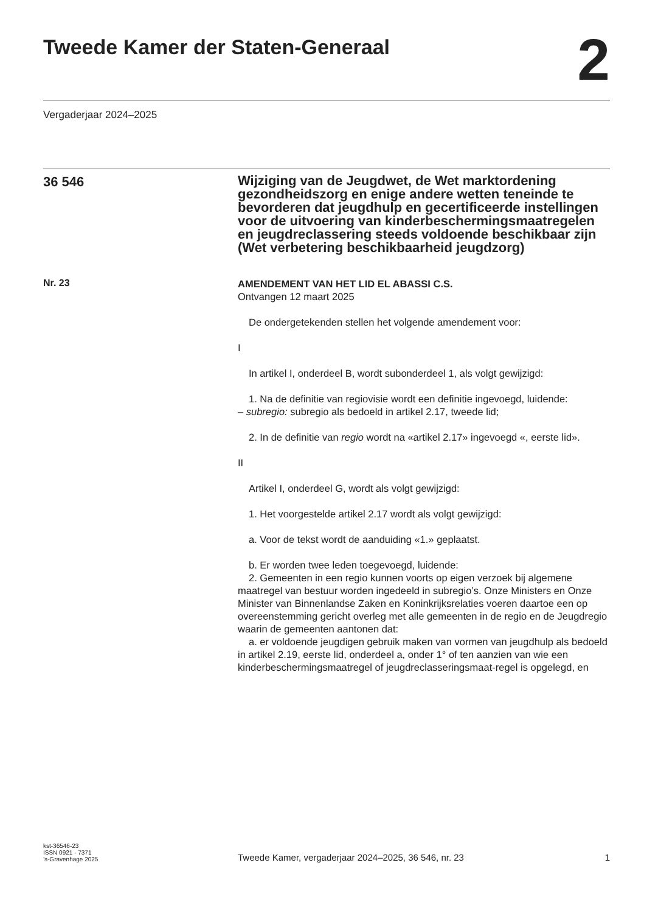Tweede Kamer der Staten-Generaal
2
Vergaderjaar 2024–2025
36 546
Wijziging van de Jeugdwet, de Wet marktordening gezondheidszorg en enige andere wetten teneinde te bevorderen dat jeugdhulp en gecertificeerde instellingen voor de uitvoering van kinderbeschermingsmaatregelen en jeugdreclassering steeds voldoende beschikbaar zijn (Wet verbetering beschikbaarheid jeugdzorg)
Nr. 23
AMENDEMENT VAN HET LID EL ABASSI C.S.
Ontvangen 12 maart 2025
De ondergetekenden stellen het volgende amendement voor:
I
In artikel I, onderdeel B, wordt subonderdeel 1, als volgt gewijzigd:
1. Na de definitie van regiovisie wordt een definitie ingevoegd, luidende:
– subregio: subregio als bedoeld in artikel 2.17, tweede lid;
2. In de definitie van regio wordt na «artikel 2.17» ingevoegd «, eerste lid».
II
Artikel I, onderdeel G, wordt als volgt gewijzigd:
1. Het voorgestelde artikel 2.17 wordt als volgt gewijzigd:
a. Voor de tekst wordt de aanduiding «1.» geplaatst.
b. Er worden twee leden toegevoegd, luidende:
2. Gemeenten in een regio kunnen voorts op eigen verzoek bij algemene maatregel van bestuur worden ingedeeld in subregio’s. Onze Ministers en Onze Minister van Binnenlandse Zaken en Koninkrijksrelaties voeren daartoe een op overeenstemming gericht overleg met alle gemeenten in de regio en de Jeugdregio waarin de gemeenten aantonen dat:
a. er voldoende jeugdigen gebruik maken van vormen van jeugdhulp als bedoeld in artikel 2.19, eerste lid, onderdeel a, onder 1° of ten aanzien van wie een kinderbeschermingsmaatregel of jeugdreclasseringsmaat-regel is opgelegd, en
kst-36546-23
ISSN 0921 - 7371
’s-Gravenhage 2025
Tweede Kamer, vergaderjaar 2024–2025, 36 546, nr. 23
1